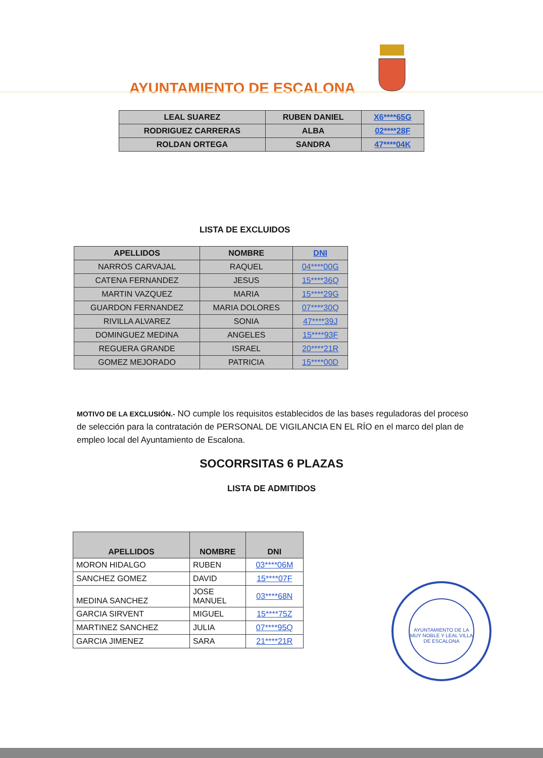AYUNTAMIENTO DE ESCALONA
| LEAL SUAREZ | RUBEN DANIEL | X6****65G |
| RODRIGUEZ CARRERAS | ALBA | 02****28F |
| ROLDAN ORTEGA | SANDRA | 47****04K |
LISTA DE EXCLUIDOS
| APELLIDOS | NOMBRE | DNI |
| --- | --- | --- |
| NARROS CARVAJAL | RAQUEL | 04****00G |
| CATENA FERNANDEZ | JESUS | 15****36Q |
| MARTIN VAZQUEZ | MARIA | 15****29G |
| GUARDON FERNANDEZ | MARIA DOLORES | 07****30Q |
| RIVILLA ALVAREZ | SONIA | 47****39J |
| DOMINGUEZ MEDINA | ANGELES | 15****93F |
| REGUERA GRANDE | ISRAEL | 20****21R |
| GOMEZ MEJORADO | PATRICIA | 15****00D |
MOTIVO DE LA EXCLUSIÓN.- NO cumple los requisitos establecidos de las bases reguladoras del proceso de selección para la contratación de PERSONAL DE VIGILANCIA EN EL RÍO en el marco del plan de empleo local del Ayuntamiento de Escalona.
SOCORRSITAS 6 PLAZAS
LISTA DE ADMITIDOS
| APELLIDOS | NOMBRE | DNI |
| --- | --- | --- |
| MORON HIDALGO | RUBEN | 03****06M |
| SANCHEZ GOMEZ | DAVID | 15****07F |
| MEDINA SANCHEZ | JOSE MANUEL | 03****68N |
| GARCIA SIRVENT | MIGUEL | 15****75Z |
| MARTINEZ SANCHEZ | JULIA | 07****95Q |
| GARCIA JIMENEZ | SARA | 21****21R |
AYUNTAMIENTO DE LA MUY NOBLE Y LEAL VILLA DE ESCALONA